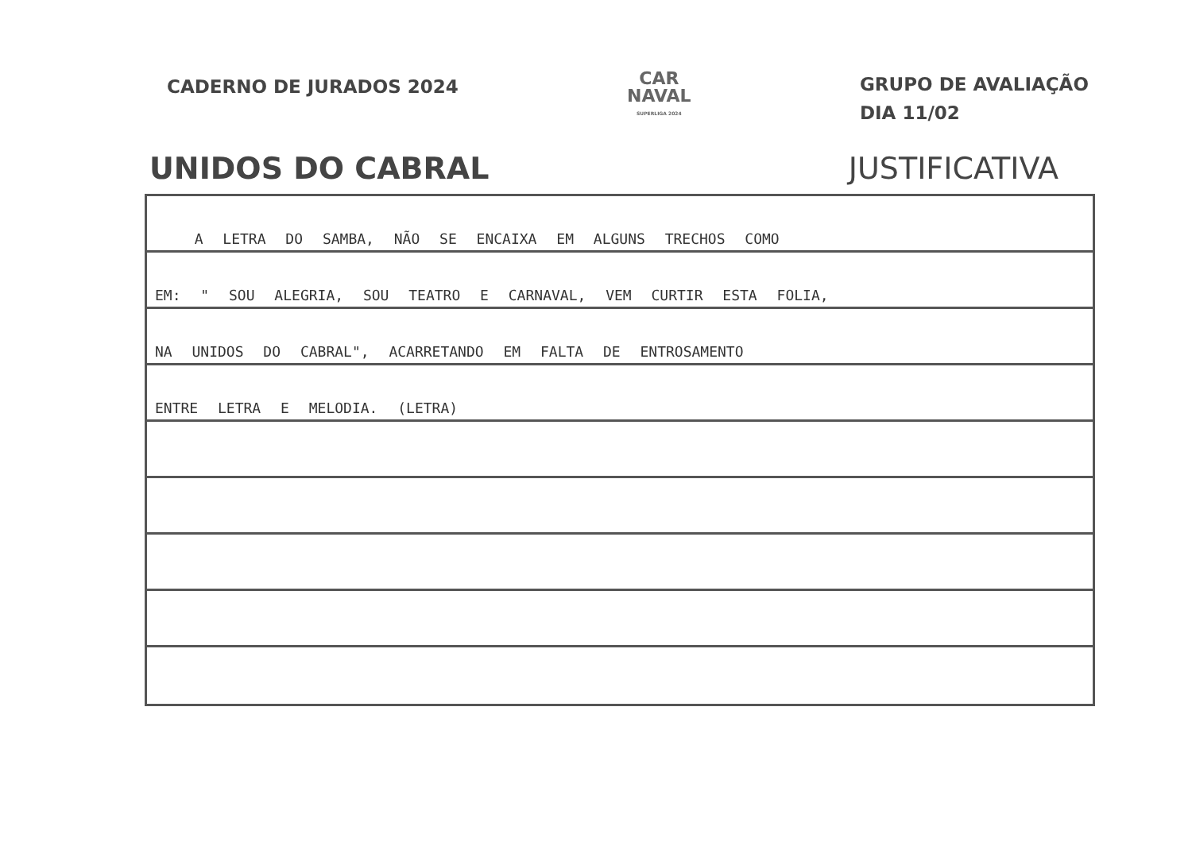CADERNO DE JURADOS 2024
CAR
NAVAL
SUPERLIGA 2024
GRUPO DE AVALIAÇÃO
DIA 11/02
UNIDOS DO CABRAL JUSTIFICATIVA
A LETRA DO SAMBA, NÃO SE ENCAIXA EM ALGUNS TRECHOS COMO
EM: " SOU ALEGRIA, SOU TEATRO E CARNAVAL, VEM CURTIR ESTA FOLIA,
NA UNIDOS DO CABRAL", ACARRETANDO EM FALTA DE ENTROSAMENTO
ENTRE LETRA E MELODIA. (LETRA)